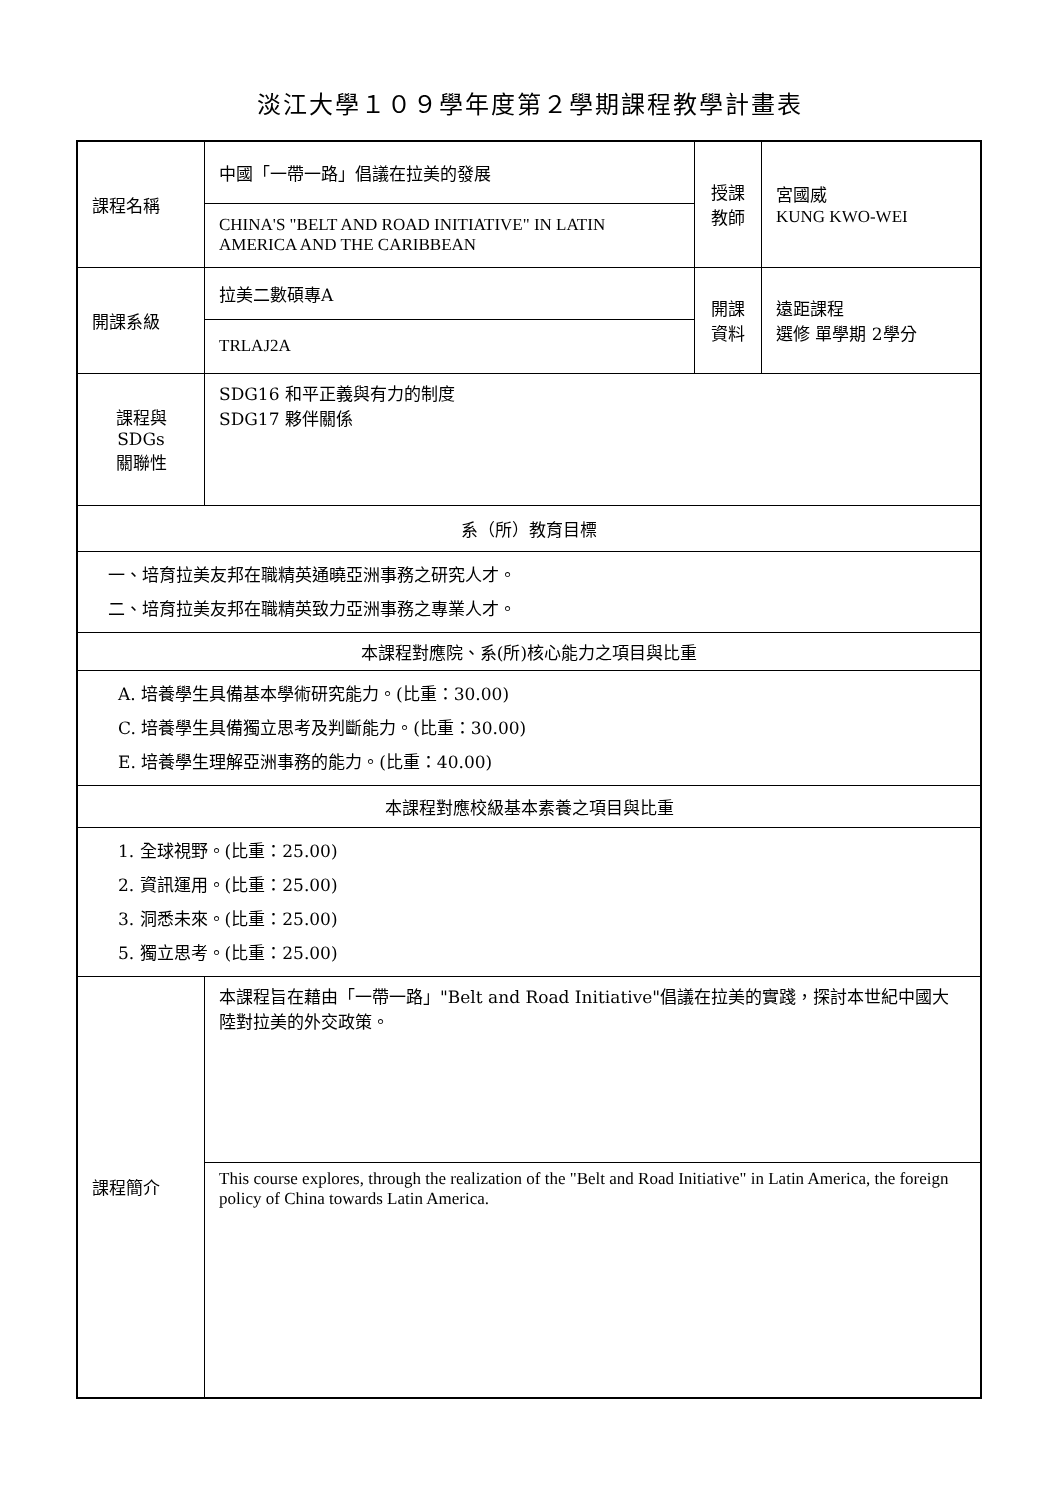淡江大學１０９學年度第２學期課程教學計畫表
| 課程名稱 | 中國「一帶一路」倡議在拉美的發展 | 授課 教師 | 宮國威 KUNG KWO-WEI |
| | CHINA'S "BELT AND ROAD INITIATIVE" IN LATIN AMERICA AND THE CARIBBEAN | | |
| 開課系級 | 拉美二數碩專A | 開課 資料 | 遠距課程 選修 單學期 2學分 |
| | TRLAJ2A | | |
| 課程與SDGs 關聯性 | SDG16 和平正義與有力的制度 SDG17 夥伴關係 | | |
| 系（所）教育目標 | | | |
| 一、培育拉美友邦在職精英通曉亞洲事務之研究人才。 二、培育拉美友邦在職精英致力亞洲事務之專業人才。 | | | |
| 本課程對應院、系(所)核心能力之項目與比重 | | | |
| A. 培養學生具備基本學術研究能力。(比重：30.00) C. 培養學生具備獨立思考及判斷能力。(比重：30.00) E. 培養學生理解亞洲事務的能力。(比重：40.00) | | | |
| 本課程對應校級基本素養之項目與比重 | | | |
| 1. 全球視野。(比重：25.00) 2. 資訊運用。(比重：25.00) 3. 洞悉未來。(比重：25.00) 5. 獨立思考。(比重：25.00) | | | |
| 課程簡介 | 本課程旨在藉由「一帶一路」"Belt and Road Initiative"倡議在拉美的實踐，探討本世紀中國大陸對拉美的外交政策。 | | |
| | This course explores, through the realization of the "Belt and Road Initiative" in Latin America, the foreign policy of China towards Latin America. | | |